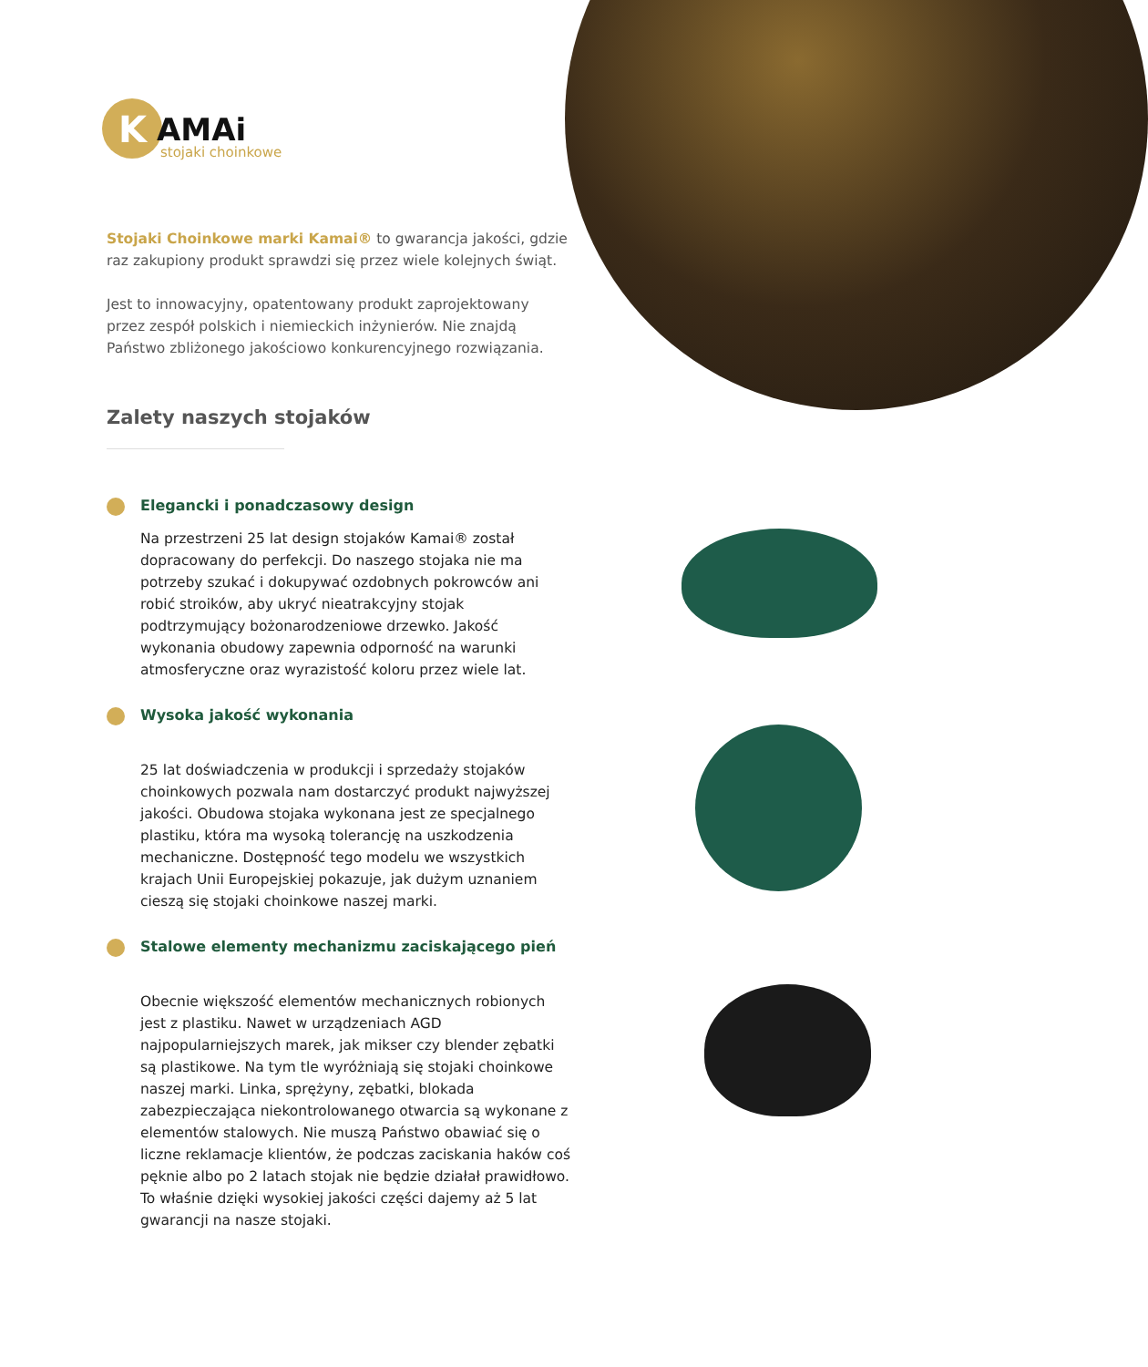K
AMAi
stojaki choinkowe
Stojaki Choinkowe marki Kamai® to gwarancja jakości, gdzie raz zakupiony produkt sprawdzi się przez wiele kolejnych świąt.
Jest to innowacyjny, opatentowany produkt zaprojektowany przez zespół polskich i niemieckich inżynierów. Nie znajdą Państwo zbliżonego jakościowo konkurencyjnego rozwiązania.
Zalety naszych stojaków
Elegancki i ponadczasowy design
Na przestrzeni 25 lat design stojaków Kamai® został dopracowany do perfekcji. Do naszego stojaka nie ma potrzeby szukać i dokupywać ozdobnych pokrowców ani robić stroików, aby ukryć nieatrakcyjny stojak podtrzymujący bożonarodzeniowe drzewko. Jakość wykonania obudowy zapewnia odporność na warunki atmosferyczne oraz wyrazistość koloru przez wiele lat.
Wysoka jakość wykonania
25 lat doświadczenia w produkcji i sprzedaży stojaków choinkowych pozwala nam dostarczyć produkt najwyższej jakości. Obudowa stojaka wykonana jest ze specjalnego plastiku, która ma wysoką tolerancję na uszkodzenia mechaniczne. Dostępność tego modelu we wszystkich krajach Unii Europejskiej pokazuje, jak dużym uznaniem cieszą się stojaki choinkowe naszej marki.
Stalowe elementy mechanizmu zaciskającego pień
Obecnie większość elementów mechanicznych robionych jest z plastiku. Nawet w urządzeniach AGD najpopularniejszych marek, jak mikser czy blender zębatki są plastikowe. Na tym tle wyróżniają się stojaki choinkowe naszej marki. Linka, sprężyny, zębatki, blokada zabezpieczająca niekontrolowanego otwarcia są wykonane z elementów stalowych. Nie muszą Państwo obawiać się o liczne reklamacje klientów, że podczas zaciskania haków coś pęknie albo po 2 latach stojak nie będzie działał prawidłowo. To właśnie dzięki wysokiej jakości części dajemy aż 5 lat gwarancji na nasze stojaki.